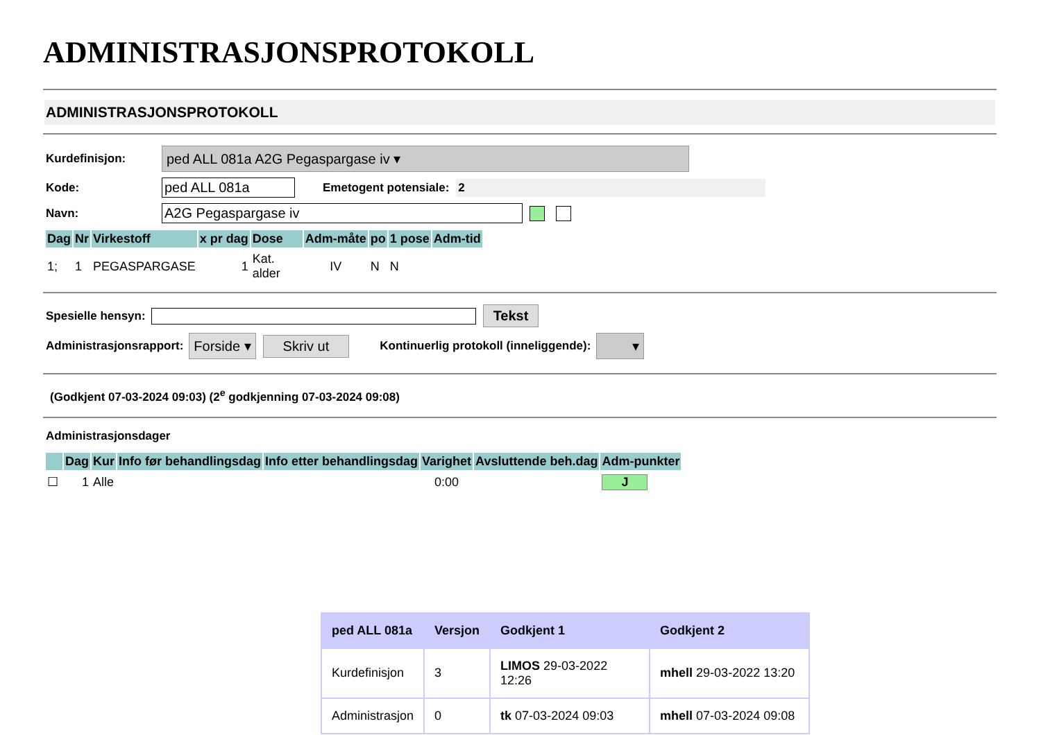ADMINISTRASJONSPROTOKOLL
ADMINISTRASJONSPROTOKOLL
Kurdefinisjon: ped ALL 081a A2G Pegaspargase iv ▾
Kode: ped ALL 081a Emetogent potensiale: 2
Navn: A2G Pegaspargase iv
| Dag | Nr | Virkestoff | x pr dag | Dose | Adm-måte | po | 1 pose | Adm-tid |
| --- | --- | --- | --- | --- | --- | --- | --- | --- |
| 1; | 1 | PEGASPARGASE | 1 | Kat. alder | IV | N | N | |
Spesielle hensyn: Tekst
Administrasjonsrapport: Forside ▾ Skriv ut Kontinuerlig protokoll (inneliggende): ▾
(Godkjent 07-03-2024 09:03) (2<sup>e</sup> godkjenning 07-03-2024 09:08)
Administrasjonsdager
| | Dag | Kur | Info før behandlingsdag | Info etter behandlingsdag | Varighet | Avsluttende beh.dag | Adm-punkter |
| --- | --- | --- | --- | --- | --- | --- | --- |
| ☐ | 1 | Alle | | | 0:00 | | J |
| ped ALL 081a | Versjon | Godkjent 1 | Godkjent 2 |
| --- | --- | --- | --- |
| Kurdefinisjon | 3 | LIMOS 29-03-2022 12:26 | mhell 29-03-2022 13:20 |
| Administrasjon | 0 | tk 07-03-2024 09:03 | mhell 07-03-2024 09:08 |